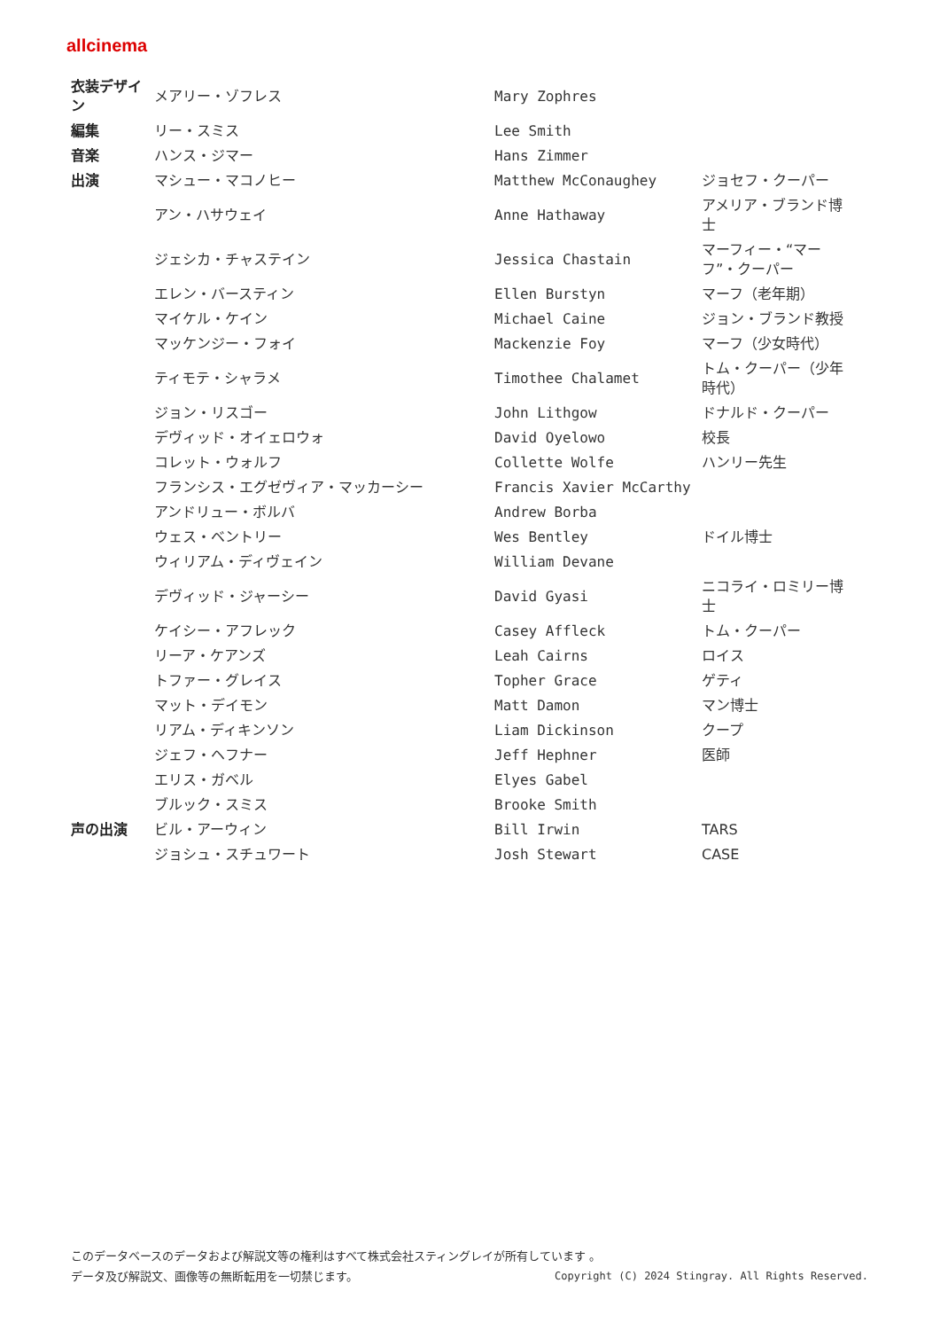allcinema
| 衣装デザイン | メアリー・ゾフレス | Mary Zophres | |
| 編集 | リー・スミス | Lee Smith | |
| 音楽 | ハンス・ジマー | Hans Zimmer | |
| 出演 | マシュー・マコノヒー | Matthew McConaughey | ジョセフ・クーパー |
| | アン・ハサウェイ | Anne Hathaway | アメリア・ブランド博士 |
| | ジェシカ・チャステイン | Jessica Chastain | マーフィー・“マーフ”・クーパー |
| | エレン・バースティン | Ellen Burstyn | マーフ（老年期） |
| | マイケル・ケイン | Michael Caine | ジョン・ブランド教授 |
| | マッケンジー・フォイ | Mackenzie Foy | マーフ（少女時代） |
| | ティモテ・シャラメ | Timothee Chalamet | トム・クーパー（少年時代） |
| | ジョン・リスゴー | John Lithgow | ドナルド・クーパー |
| | デヴィッド・オイェロウォ | David Oyelowo | 校長 |
| | コレット・ウォルフ | Collette Wolfe | ハンリー先生 |
| | フランシス・エグゼヴィア・マッカーシー | Francis Xavier McCarthy | |
| | アンドリュー・ボルバ | Andrew Borba | |
| | ウェス・ベントリー | Wes Bentley | ドイル博士 |
| | ウィリアム・ディヴェイン | William Devane | |
| | デヴィッド・ジャーシー | David Gyasi | ニコライ・ロミリー博士 |
| | ケイシー・アフレック | Casey Affleck | トム・クーパー |
| | リーア・ケアンズ | Leah Cairns | ロイス |
| | トファー・グレイス | Topher Grace | ゲティ |
| | マット・デイモン | Matt Damon | マン博士 |
| | リアム・ディキンソン | Liam Dickinson | クープ |
| | ジェフ・ヘフナー | Jeff Hephner | 医師 |
| | エリス・ガベル | Elyes Gabel | |
| | ブルック・スミス | Brooke Smith | |
| 声の出演 | ビル・アーウィン | Bill Irwin | TARS |
| | ジョシュ・スチュワート | Josh Stewart | CASE |
このデータベースのデータおよび解説文等の権利はすべて株式会社スティングレイが所有しています 。
データ及び解説文、画像等の無断転用を一切禁じます。 Copyright (C) 2024 Stingray. All Rights Reserved.